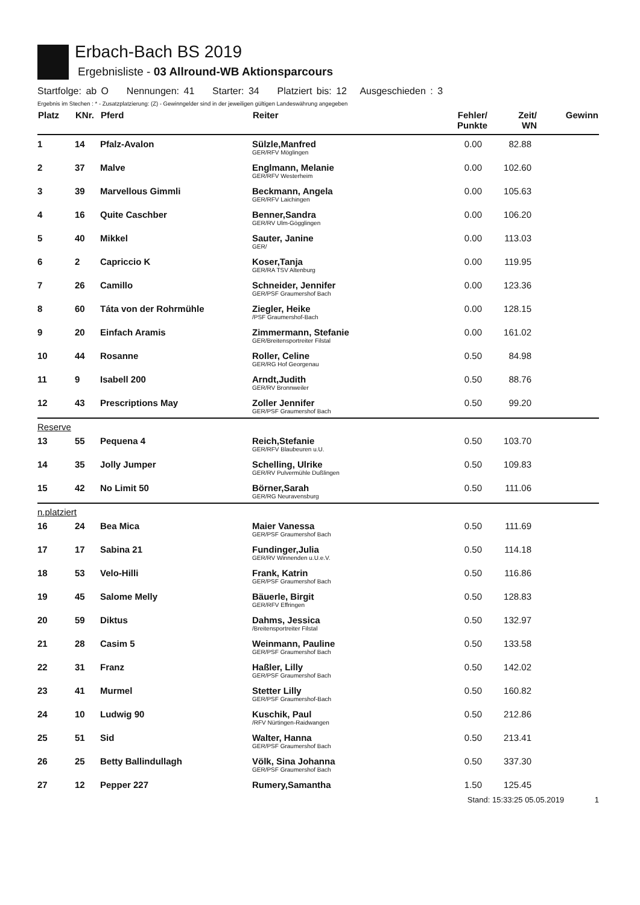Erbach-Bach BS 2019
Ergebnisliste - 03 Allround-WB Aktionsparcours
Startfolge: ab O Nennungen: 41 Starter: 34 Platziert bis: 12 Ausgeschieden : 3
Ergebnis im Stechen : * - Zusatzplatzierung: (Z) - Gewinngelder sind in der jeweiligen gültigen Landeswährung angegeben
| Platz | KNr. | Pferd | Reiter | Fehler/ Punkte | Zeit/ WN | Gewinn |
| --- | --- | --- | --- | --- | --- | --- |
| 1 | 14 | Pfalz-Avalon | Sülzle,Manfred GER/RFV Möglingen | 0.00 | 82.88 | |
| 2 | 37 | Malve | Englmann, Melanie GER/RFV Westerheim | 0.00 | 102.60 | |
| 3 | 39 | Marvellous Gimmli | Beckmann, Angela GER/RFV Laichingen | 0.00 | 105.63 | |
| 4 | 16 | Quite Caschber | Benner,Sandra GER/RV Ulm-Gögglingen | 0.00 | 106.20 | |
| 5 | 40 | Mikkel | Sauter, Janine GER/ | 0.00 | 113.03 | |
| 6 | 2 | Capriccio K | Koser,Tanja GER/RA TSV Altenburg | 0.00 | 119.95 | |
| 7 | 26 | Camillo | Schneider, Jennifer GER/PSF Graumershof Bach | 0.00 | 123.36 | |
| 8 | 60 | Táta von der Rohrmühle | Ziegler, Heike /PSF Graumershof-Bach | 0.00 | 128.15 | |
| 9 | 20 | Einfach Aramis | Zimmermann, Stefanie GER/Breitensportreiter Filstal | 0.00 | 161.02 | |
| 10 | 44 | Rosanne | Roller, Celine GER/RG Hof Georgenau | 0.50 | 84.98 | |
| 11 | 9 | Isabell 200 | Arndt,Judith GER/RV Bronnweiler | 0.50 | 88.76 | |
| 12 | 43 | Prescriptions May | Zoller Jennifer GER/PSF Graumershof Bach | 0.50 | 99.20 | |
| Reserve | | | | | | |
| 13 | 55 | Pequena 4 | Reich,Stefanie GER/RFV Blaubeuren u.U. | 0.50 | 103.70 | |
| 14 | 35 | Jolly Jumper | Schelling, Ulrike GER/RV Pulvermühle Dußlingen | 0.50 | 109.83 | |
| 15 | 42 | No Limit 50 | Börner,Sarah GER/RG Neuravensburg | 0.50 | 111.06 | |
| n.platziert | | | | | | |
| 16 | 24 | Bea Mica | Maier Vanessa GER/PSF Graumershof Bach | 0.50 | 111.69 | |
| 17 | 17 | Sabina 21 | Fundinger,Julia GER/RV Winnenden u.U.e.V. | 0.50 | 114.18 | |
| 18 | 53 | Velo-Hilli | Frank, Katrin GER/PSF Graumershof Bach | 0.50 | 116.86 | |
| 19 | 45 | Salome Melly | Bäuerle, Birgit GER/RFV Effringen | 0.50 | 128.83 | |
| 20 | 59 | Diktus | Dahms, Jessica /Breitensportreiter Filstal | 0.50 | 132.97 | |
| 21 | 28 | Casim 5 | Weinmann, Pauline GER/PSF Graumershof Bach | 0.50 | 133.58 | |
| 22 | 31 | Franz | Haßler, Lilly GER/PSF Graumershof Bach | 0.50 | 142.02 | |
| 23 | 41 | Murmel | Stetter Lilly GER/PSF Graumershof-Bach | 0.50 | 160.82 | |
| 24 | 10 | Ludwig 90 | Kuschik, Paul /RFV Nürtingen-Raidwangen | 0.50 | 212.86 | |
| 25 | 51 | Sid | Walter, Hanna GER/PSF Graumershof Bach | 0.50 | 213.41 | |
| 26 | 25 | Betty Ballindullagh | Völk, Sina Johanna GER/PSF Graumershof Bach | 0.50 | 337.30 | |
| 27 | 12 | Pepper 227 | Rumery,Samantha | 1.50 | 125.45 | |
Stand: 15:33:25 05.05.2019 1